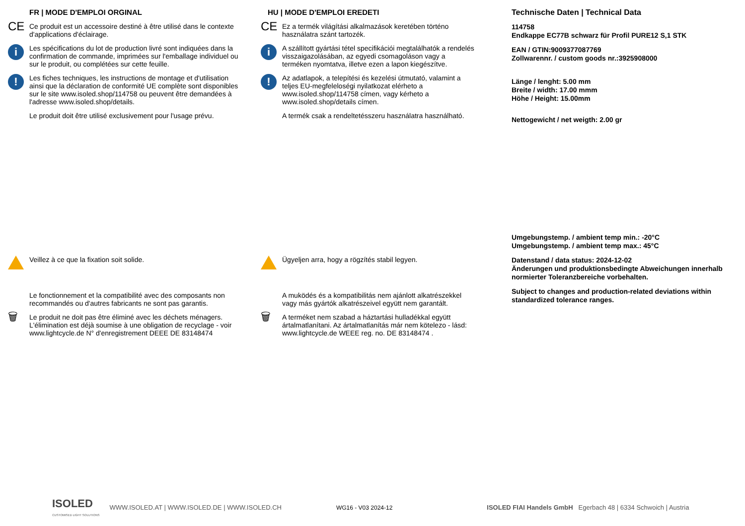FR | MODE D'EMPLOI ORGINAL
CE
Ce produit est un accessoire destiné à être utilisé dans le contexte d'applications d'éclairage.
i
Les spécifications du lot de production livré sont indiquées dans la confirmation de commande, imprimées sur l'emballage individuel ou sur le produit, ou complétées sur cette feuille.
!
Les fiches techniques, les instructions de montage et d'utilisation ainsi que la déclaration de conformité UE complète sont disponibles sur le site www.isoled.shop/114758 ou peuvent être demandées à l'adresse www.isoled.shop/details.
Le produit doit être utilisé exclusivement pour l'usage prévu.
Veillez à ce que la fixation soit solide.
Le fonctionnement et la compatibilité avec des composants non recommandés ou d'autres fabricants ne sont pas garantis.
🗑
Le produit ne doit pas être éliminé avec les déchets ménagers. L'élimination est déjà soumise à une obligation de recyclage - voir www.lightcycle.de N° d'enregistrement DEEE DE 83148474
HU | MODE D'EMPLOI EREDETI
CE
Ez a termék világítási alkalmazások keretében történo használatra szánt tartozék.
i
A szállított gyártási tétel specifikációi megtalálhatók a rendelés visszaigazolásában, az egyedi csomagoláson vagy a terméken nyomtatva, illetve ezen a lapon kiegészítve.
!
Az adatlapok, a telepítési és kezelési útmutató, valamint a teljes EU-megfeleloségi nyilatkozat elérheto a www.isoled.shop/114758 címen, vagy kérheto a www.isoled.shop/details címen.
A termék csak a rendeltetésszeru használatra használható.
Ügyeljen arra, hogy a rögzítés stabil legyen.
A muködés és a kompatibilitás nem ajánlott alkatrészekkel vagy más gyártók alkatrészeivel együtt nem garantált.
🗑
A terméket nem szabad a háztartási hulladékkal együtt ártalmatlanítani. Az ártalmatlanítás már nem kötelezo - lásd: www.lightcycle.de WEEE reg. no. DE 83148474 .
Technische Daten | Technical Data
114758
Endkappe EC77B schwarz für Profil PURE12 S,1 STK
EAN / GTIN:9009377087769
Zollwarennr. / custom goods nr.:3925908000
Länge / lenght: 5.00 mm
Breite / width: 17.00 mmm
Höhe / Height: 15.00mm
Nettogewicht / net weigth: 2.00 gr
Umgebungstemp. / ambient temp min.: -20°C
Umgebungstemp. / ambient temp max.: 45°C
Datenstand / data status: 2024-12-02
Änderungen und produktionsbedingte Abweichungen innerhalb normierter Toleranzbereiche vorbehalten.
Subject to changes and production-related deviations within standardized tolerance ranges.
ISOLED
CUSTOMISED LIGHT SOLUTIONS
WWW.ISOLED.AT | WWW.ISOLED.DE | WWW.ISOLED.CH
WG16 - V03 2024-12
ISOLED FIAI Handels GmbH Egerbach 48 | 6334 Schwoich | Austria